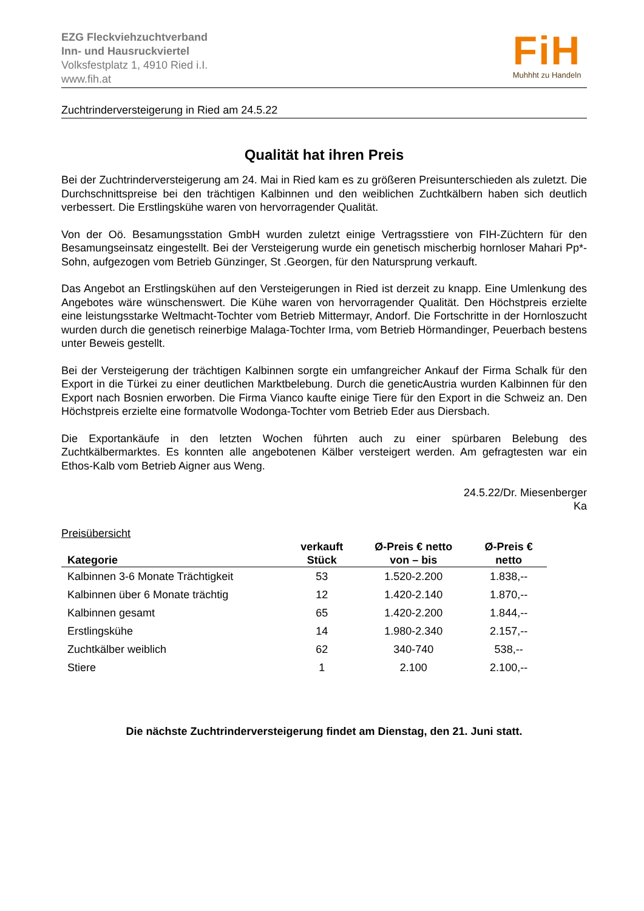EZG Fleckviehzuchtverband
Inn- und Hausruckviertel
Volksfestplatz 1, 4910 Ried i.I.
www.fih.at
FiH
Muhhht zu Handeln
Zuchtrinderversteigerung in Ried am 24.5.22
Qualität hat ihren Preis
Bei der Zuchtrinderversteigerung am 24. Mai in Ried kam es zu größeren Preisunterschieden als zuletzt. Die Durchschnittspreise bei den trächtigen Kalbinnen und den weiblichen Zuchtkälbern haben sich deutlich verbessert. Die Erstlingskühe waren von hervorragender Qualität.
Von der Oö. Besamungsstation GmbH wurden zuletzt einige Vertragsstiere von FIH-Züchtern für den Besamungseinsatz eingestellt. Bei der Versteigerung wurde ein genetisch mischerbig hornloser Mahari Pp*-Sohn, aufgezogen vom Betrieb Günzinger, St .Georgen, für den Natursprung verkauft.
Das Angebot an Erstlingskühen auf den Versteigerungen in Ried ist derzeit zu knapp. Eine Umlenkung des Angebotes wäre wünschenswert. Die Kühe waren von hervorragender Qualität. Den Höchstpreis erzielte eine leistungsstarke Weltmacht-Tochter vom Betrieb Mittermayr, Andorf. Die Fortschritte in der Hornloszucht wurden durch die genetisch reinerbige Malaga-Tochter Irma, vom Betrieb Hörmandinger, Peuerbach bestens unter Beweis gestellt.
Bei der Versteigerung der trächtigen Kalbinnen sorgte ein umfangreicher Ankauf der Firma Schalk für den Export in die Türkei zu einer deutlichen Marktbelebung. Durch die geneticAustria wurden Kalbinnen für den Export nach Bosnien erworben. Die Firma Vianco kaufte einige Tiere für den Export in die Schweiz an. Den Höchstpreis erzielte eine formatvolle Wodonga-Tochter vom Betrieb Eder aus Diersbach.
Die Exportankäufe in den letzten Wochen führten auch zu einer spürbaren Belebung des Zuchtkälbermarktes. Es konnten alle angebotenen Kälber versteigert werden. Am gefragtesten war ein Ethos-Kalb vom Betrieb Aigner aus Weng.
24.5.22/Dr. Miesenberger
Ka
Preisübersicht
| Kategorie | verkauft Stück | Ø-Preis € netto von – bis | Ø-Preis € netto |
| --- | --- | --- | --- |
| Kalbinnen 3-6 Monate Trächtigkeit | 53 | 1.520-2.200 | 1.838,-- |
| Kalbinnen über 6 Monate trächtig | 12 | 1.420-2.140 | 1.870,-- |
| Kalbinnen gesamt | 65 | 1.420-2.200 | 1.844,-- |
| Erstlingskühe | 14 | 1.980-2.340 | 2.157,-- |
| Zuchtkälber weiblich | 62 | 340-740 | 538,-- |
| Stiere | 1 | 2.100 | 2.100,-- |
Die nächste Zuchtrinderversteigerung findet am Dienstag, den 21. Juni statt.